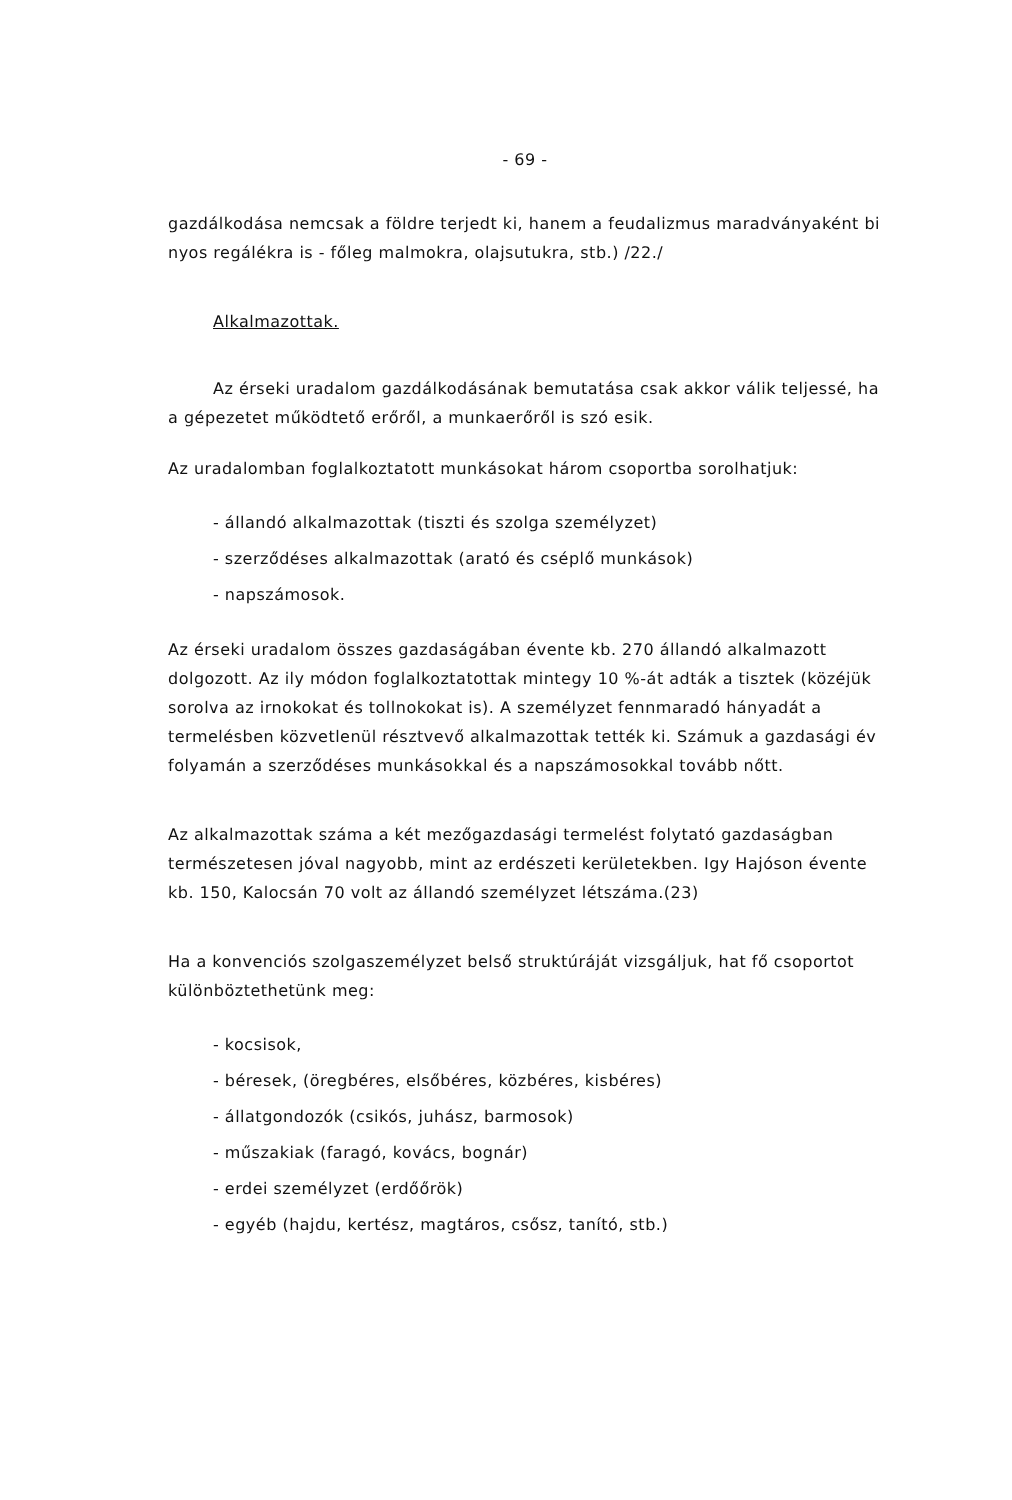- 69 -
gazdálkodása nemcsak a földre terjedt ki, hanem a feudalizmus maradványaként bi nyos regálékra is - főleg malmokra, olajsutukra, stb.) /22./
Alkalmazottak.
Az érseki uradalom gazdálkodásának bemutatása csak akkor válik teljessé, ha a gépezetet működtető erőről, a munkaerőről is szó esik.
Az uradalomban foglalkoztatott munkásokat három csoportba sorolhatjuk:
- állandó alkalmazottak (tiszti és szolga személyzet)
- szerződéses alkalmazottak (arató és cséplő munkások)
- napszámosok.
Az érseki uradalom összes gazdaságában évente kb. 270 állandó alkalmazott dolgozott. Az ily módon foglalkoztatottak mintegy 10 %-át adták a tisztek (közéjük sorolva az irnokokat és tollnokokat is). A személyzet fennmaradó hányadát a termelésben közvetlenül résztvevő alkalmazottak tették ki. Számuk a gazdasági év folyamán a szerződéses munkásokkal és a napszámosokkal tovább nőtt.
Az alkalmazottak száma a két mezőgazdasági termelést folytató gazdaságban természetesen jóval nagyobb, mint az erdészeti kerületekben. Igy Hajóson évente kb. 150, Kalocsán 70 volt az állandó személyzet létszáma.(23)
Ha a konvenciós szolgaszemélyzet belső struktúráját vizsgáljuk, hat fő csoportot különböztethetünk meg:
- kocsisok,
- béresek, (öregbéres, elsőbéres, közbéres, kisbéres)
- állatgondozók (csikós, juhász, barmosok)
- műszakiak (faragó, kovács, bognár)
- erdei személyzet (erdőőrök)
- egyéb (hajdu, kertész, magtáros, csősz, tanító, stb.)